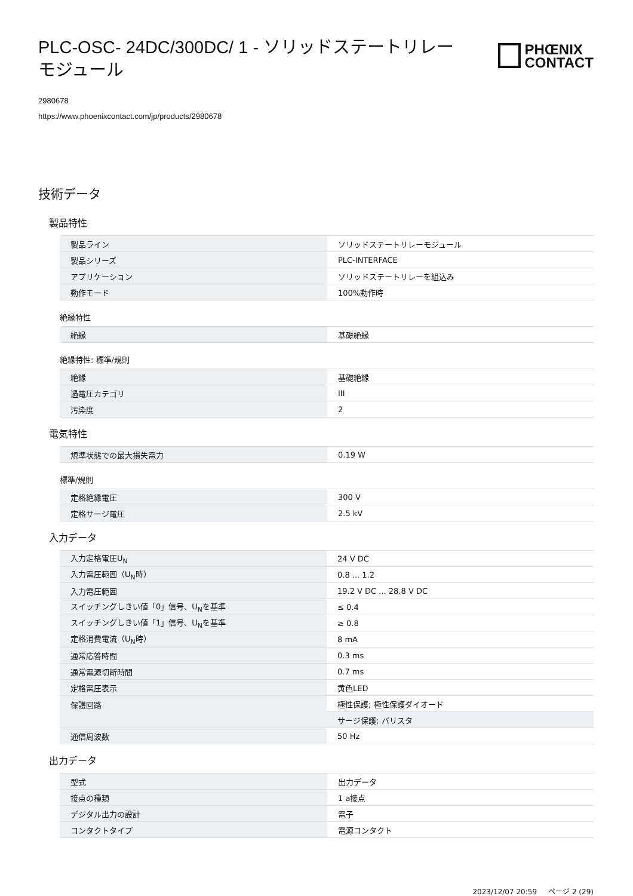PLC-OSC- 24DC/300DC/ 1 - ソリッドステートリレーモジュール
PHŒNIX
CONTACT
2980678
https://www.phoenixcontact.com/jp/products/2980678
技術データ
製品特性
| 製品ライン | ソリッドステートリレーモジュール |
| 製品シリーズ | PLC-INTERFACE |
| アプリケーション | ソリッドステートリレーを組込み |
| 動作モード | 100%動作時 |
絶縁特性
| 絶縁 | 基礎絶縁 |
絶縁特性: 標準/規則
| 絶縁 | 基礎絶縁 |
| 過電圧カテゴリ | III |
| 汚染度 | 2 |
電気特性
| 規準状態での最大損失電力 | 0.19 W |
標準/規則
| 定格絶縁電圧 | 300 V |
| 定格サージ電圧 | 2.5 kV |
入力データ
| 入力定格電圧U<sub>N</sub> | 24 V DC |
| 入力電圧範囲（U<sub>N</sub>時） | 0.8 ... 1.2 |
| 入力電圧範囲 | 19.2 V DC ... 28.8 V DC |
| スイッチングしきい値「0」信号、U<sub>N</sub>を基準 | ≤ 0.4 |
| スイッチングしきい値「1」信号、U<sub>N</sub>を基準 | ≥ 0.8 |
| 定格消費電流（U<sub>N</sub>時） | 8 mA |
| 通常応答時間 | 0.3 ms |
| 通常電源切断時間 | 0.7 ms |
| 定格電圧表示 | 黄色LED |
| 保護回路 | 極性保護; 極性保護ダイオード |
| | サージ保護; バリスタ |
| 通信周波数 | 50 Hz |
出力データ
| 型式 | 出力データ |
| 接点の種類 | 1 a接点 |
| デジタル出力の設計 | 電子 |
| コンタクトタイプ | 電源コンタクト |
2023/12/07 20:59 ページ 2 (29)